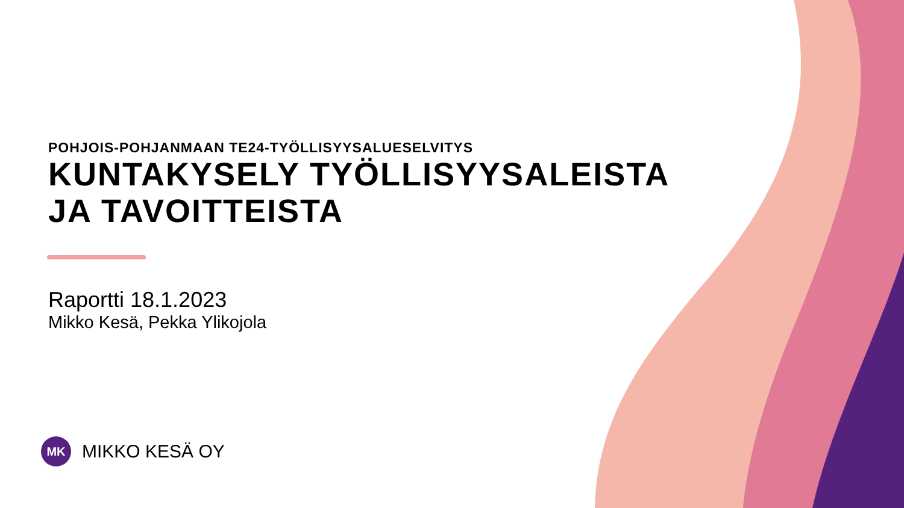POHJOIS-POHJANMAAN TE24-TYÖLLISYYSALUESELVITYS
KUNTAKYSELY TYÖLLISYYSALEISTA
JA TAVOITTEISTA
Raportti 18.1.2023
Mikko Kesä, Pekka Ylikojola
MK
MIKKO KESÄ OY